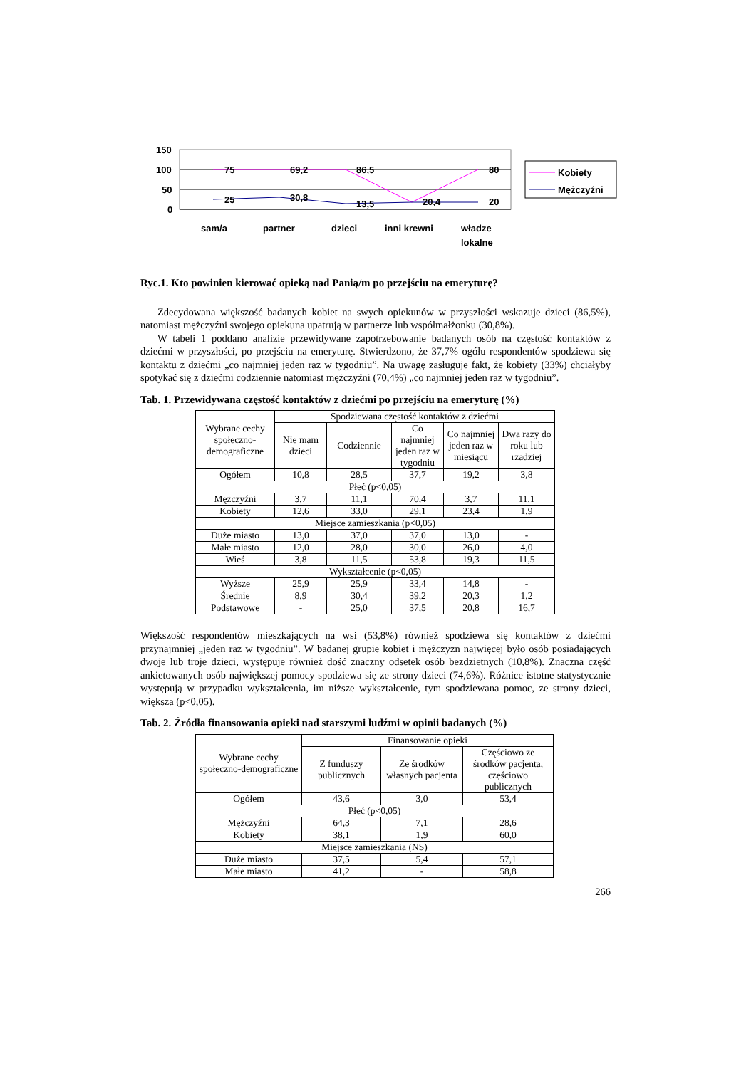150
100
50
0
75
69,2
86,5
20,4
80
25
30,8
13,5
20
sam/a
partner
dzieci
inni krewni
władze
lokalne
Kobiety
Mężczyźni
Ryc.1. Kto powinien kierować opieką nad Panią/m po przejściu na emeryturę?
Zdecydowana większość badanych kobiet na swych opiekunów w przyszłości wskazuje dzieci (86,5%), natomiast mężczyźni swojego opiekuna upatrują w partnerze lub współmałżonku (30,8%).
W tabeli 1 poddano analizie przewidywane zapotrzebowanie badanych osób na częstość kontaktów z dziećmi w przyszłości, po przejściu na emeryturę. Stwierdzono, że 37,7% ogółu respondentów spodziewa się kontaktu z dziećmi „co najmniej jeden raz w tygodniu”. Na uwagę zasługuje fakt, że kobiety (33%) chciałyby spotykać się z dziećmi codziennie natomiast mężczyźni (70,4%) „co najmniej jeden raz w tygodniu”.
Tab. 1. Przewidywana częstość kontaktów z dziećmi po przejściu na emeryturę (%)
| Wybrane cechy społeczno-demograficzne | Spodziewana częstość kontaktów z dziećmi | | | | |
| --- | --- | --- | --- | --- | --- |
| | Nie mam dzieci | Codziennie | Co najmniej jeden raz w tygodniu | Co najmniej jeden raz w miesiącu | Dwa razy do roku lub rzadziej |
| Ogółem | 10,8 | 28,5 | 37,7 | 19,2 | 3,8 |
| Płeć (p<0,05) | | | | | |
| Mężczyźni | 3,7 | 11,1 | 70,4 | 3,7 | 11,1 |
| Kobiety | 12,6 | 33,0 | 29,1 | 23,4 | 1,9 |
| Miejsce zamieszkania (p<0,05) | | | | | |
| Duże miasto | 13,0 | 37,0 | 37,0 | 13,0 | - |
| Małe miasto | 12,0 | 28,0 | 30,0 | 26,0 | 4,0 |
| Wieś | 3,8 | 11,5 | 53,8 | 19,3 | 11,5 |
| Wykształcenie (p<0,05) | | | | | |
| Wyższe | 25,9 | 25,9 | 33,4 | 14,8 | - |
| Średnie | 8,9 | 30,4 | 39,2 | 20,3 | 1,2 |
| Podstawowe | - | 25,0 | 37,5 | 20,8 | 16,7 |
Większość respondentów mieszkających na wsi (53,8%) również spodziewa się kontaktów z dziećmi przynajmniej „jeden raz w tygodniu”. W badanej grupie kobiet i mężczyzn najwięcej było osób posiadających dwoje lub troje dzieci, występuje również dość znaczny odsetek osób bezdzietnych (10,8%). Znaczna część ankietowanych osób największej pomocy spodziewa się ze strony dzieci (74,6%). Różnice istotne statystycznie występują w przypadku wykształcenia, im niższe wykształcenie, tym spodziewana pomoc, ze strony dzieci, większa (p<0,05).
Tab. 2. Źródła finansowania opieki nad starszymi ludźmi w opinii badanych (%)
| Wybrane cechy społeczno-demograficzne | Finansowanie opieki | | |
| --- | --- | --- | --- |
| | Z funduszy publicznych | Ze środków własnych pacjenta | Częściowo ze środków pacjenta, częściowo publicznych |
| Ogółem | 43,6 | 3,0 | 53,4 |
| Płeć (p<0,05) | | | |
| Mężczyźni | 64,3 | 7,1 | 28,6 |
| Kobiety | 38,1 | 1,9 | 60,0 |
| Miejsce zamieszkania (NS) | | | |
| Duże miasto | 37,5 | 5,4 | 57,1 |
| Małe miasto | 41,2 | - | 58,8 |
266